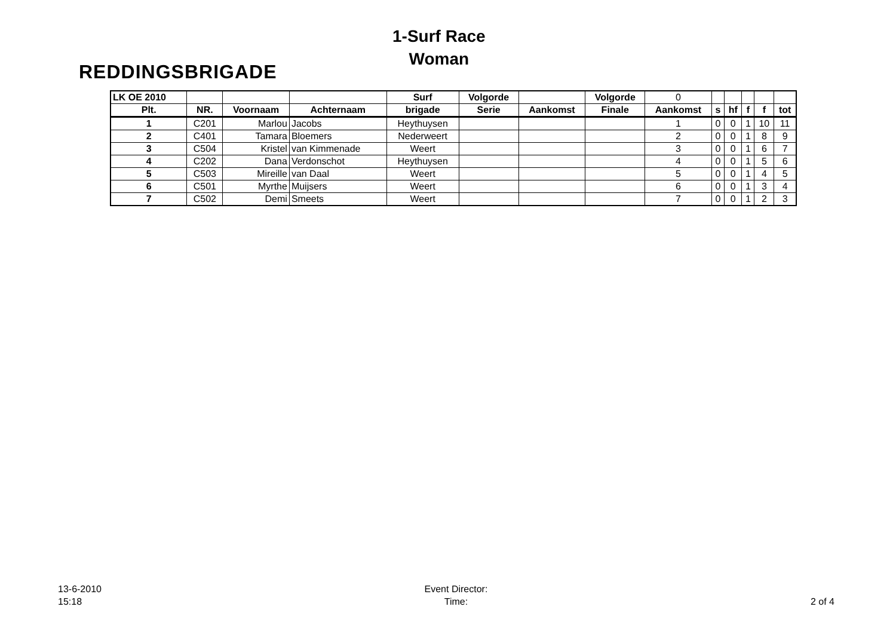REDDINGSBRIGADE
1-Surf Race
Woman
| LK OE 2010 | | | | Surf | Volgorde | | Volgorde | 0 | | | | | |
| Plt. | NR. | Voornaam | Achternaam | brigade | Serie | Aankomst | Finale | Aankomst | s | hf | f | f | tot |
| 1 | C201 | Marlou | Jacobs | Heythuysen | | | | 1 | 0 | 0 | 1 | 10 | 11 |
| 2 | C401 | Tamara | Bloemers | Nederweert | | | | 2 | 0 | 0 | 1 | 8 | 9 |
| 3 | C504 | Kristel | van Kimmenade | Weert | | | | 3 | 0 | 0 | 1 | 6 | 7 |
| 4 | C202 | Dana | Verdonschot | Heythuysen | | | | 4 | 0 | 0 | 1 | 5 | 6 |
| 5 | C503 | Mireille | van Daal | Weert | | | | 5 | 0 | 0 | 1 | 4 | 5 |
| 6 | C501 | Myrthe | Muijsers | Weert | | | | 6 | 0 | 0 | 1 | 3 | 4 |
| 7 | C502 | Demi | Smeets | Weert | | | | 7 | 0 | 0 | 1 | 2 | 3 |
13-6-2010
15:18
Event Director:
Time:
2 of 4